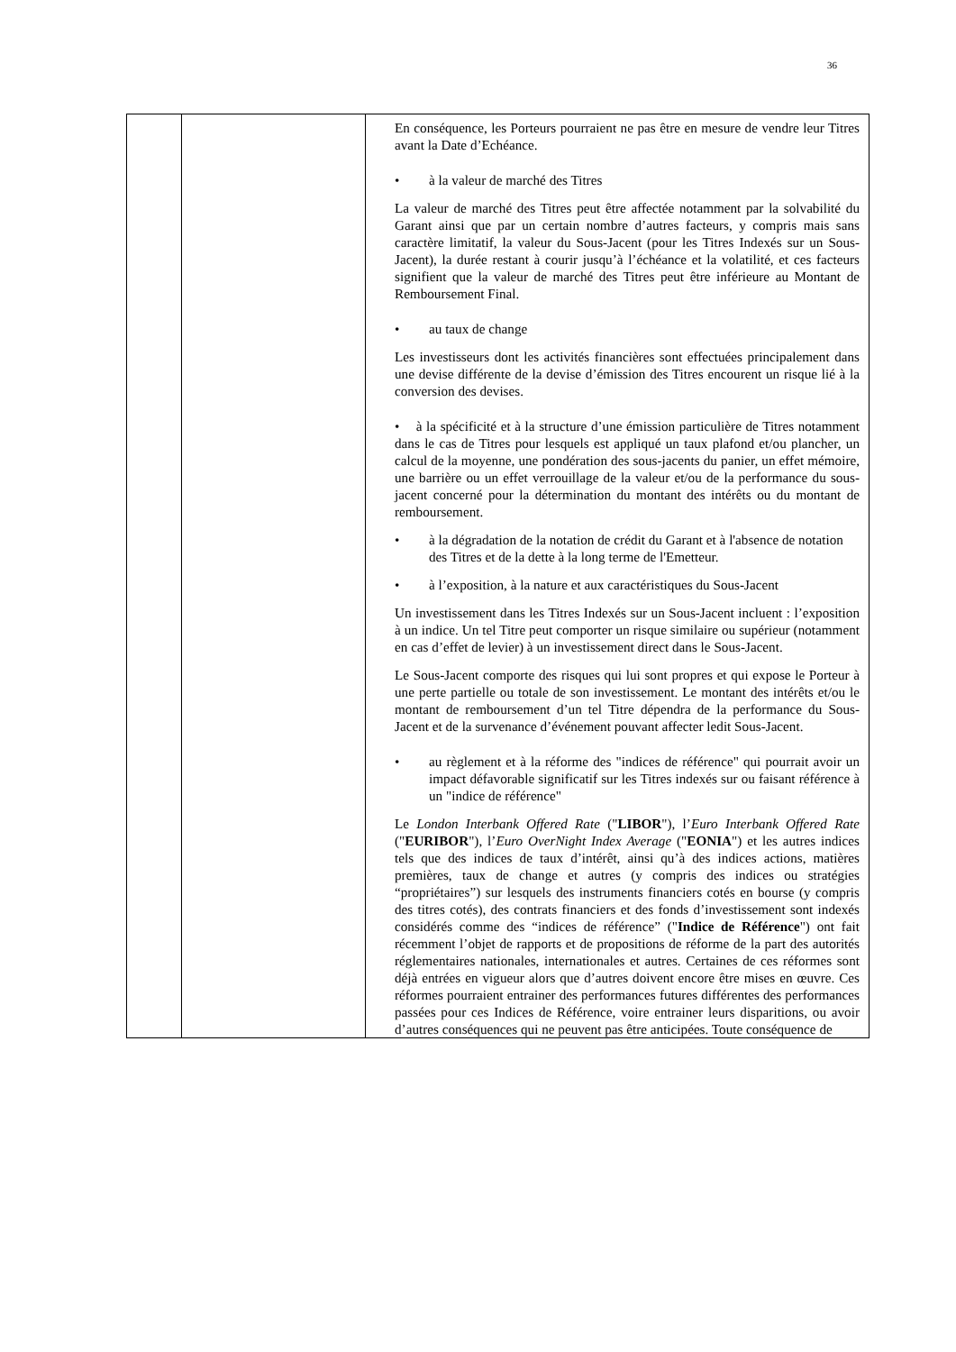36
| | | En conséquence, les Porteurs pourraient ne pas être en mesure de vendre leur Titres avant la Date d’Echéance. • à la valeur de marché des Titres La valeur de marché des Titres peut être affectée notamment par la solvabilité du Garant ainsi que par un certain nombre d’autres facteurs, y compris mais sans caractère limitatif, la valeur du Sous-Jacent (pour les Titres Indexés sur un Sous-Jacent), la durée restant à courir jusqu’à l’échéance et la volatilité, et ces facteurs signifient que la valeur de marché des Titres peut être inférieure au Montant de Remboursement Final. • au taux de change Les investisseurs dont les activités financières sont effectuées principalement dans une devise différente de la devise d’émission des Titres encourent un risque lié à la conversion des devises. • à la spécificité et à la structure d’une émission particulière de Titres notamment dans le cas de Titres pour lesquels est appliqué un taux plafond et/ou plancher, un calcul de la moyenne, une pondération des sous-jacents du panier, un effet mémoire, une barrière ou un effet verrouillage de la valeur et/ou de la performance du sous-jacent concerné pour la détermination du montant des intérêts ou du montant de remboursement. • à la dégradation de la notation de crédit du Garant et à l'absence de notation des Titres et de la dette à la long terme de l'Emetteur. • à l’exposition, à la nature et aux caractéristiques du Sous-Jacent Un investissement dans les Titres Indexés sur un Sous-Jacent incluent : l’exposition à un indice. Un tel Titre peut comporter un risque similaire ou supérieur (notamment en cas d’effet de levier) à un investissement direct dans le Sous-Jacent. Le Sous-Jacent comporte des risques qui lui sont propres et qui expose le Porteur à une perte partielle ou totale de son investissement. Le montant des intérêts et/ou le montant de remboursement d’un tel Titre dépendra de la performance du Sous-Jacent et de la survenance d’événement pouvant affecter ledit Sous-Jacent. • au règlement et à la réforme des "indices de référence" qui pourrait avoir un impact défavorable significatif sur les Titres indexés sur ou faisant référence à un "indice de référence" Le London Interbank Offered Rate (" LIBOR "), l’ Euro Interbank Offered Rate (" EURIBOR "), l’ Euro OverNight Index Average (" EONIA ") et les autres indices tels que des indices de taux d’intérêt, ainsi qu’à des indices actions, matières premières, taux de change et autres (y compris des indices ou stratégies “propriétaires”) sur lesquels des instruments financiers cotés en bourse (y compris des titres cotés), des contrats financiers et des fonds d’investissement sont indexés considérés comme des “indices de référence” (" Indice de Référence ") ont fait récemment l’objet de rapports et de propositions de réforme de la part des autorités réglementaires nationales, internationales et autres. Certaines de ces réformes sont déjà entrées en vigueur alors que d’autres doivent encore être mises en œuvre. Ces réformes pourraient entrainer des performances futures différentes des performances passées pour ces Indices de Référence, voire entrainer leurs disparitions, ou avoir d’autres conséquences qui ne peuvent pas être anticipées. Toute conséquence de |